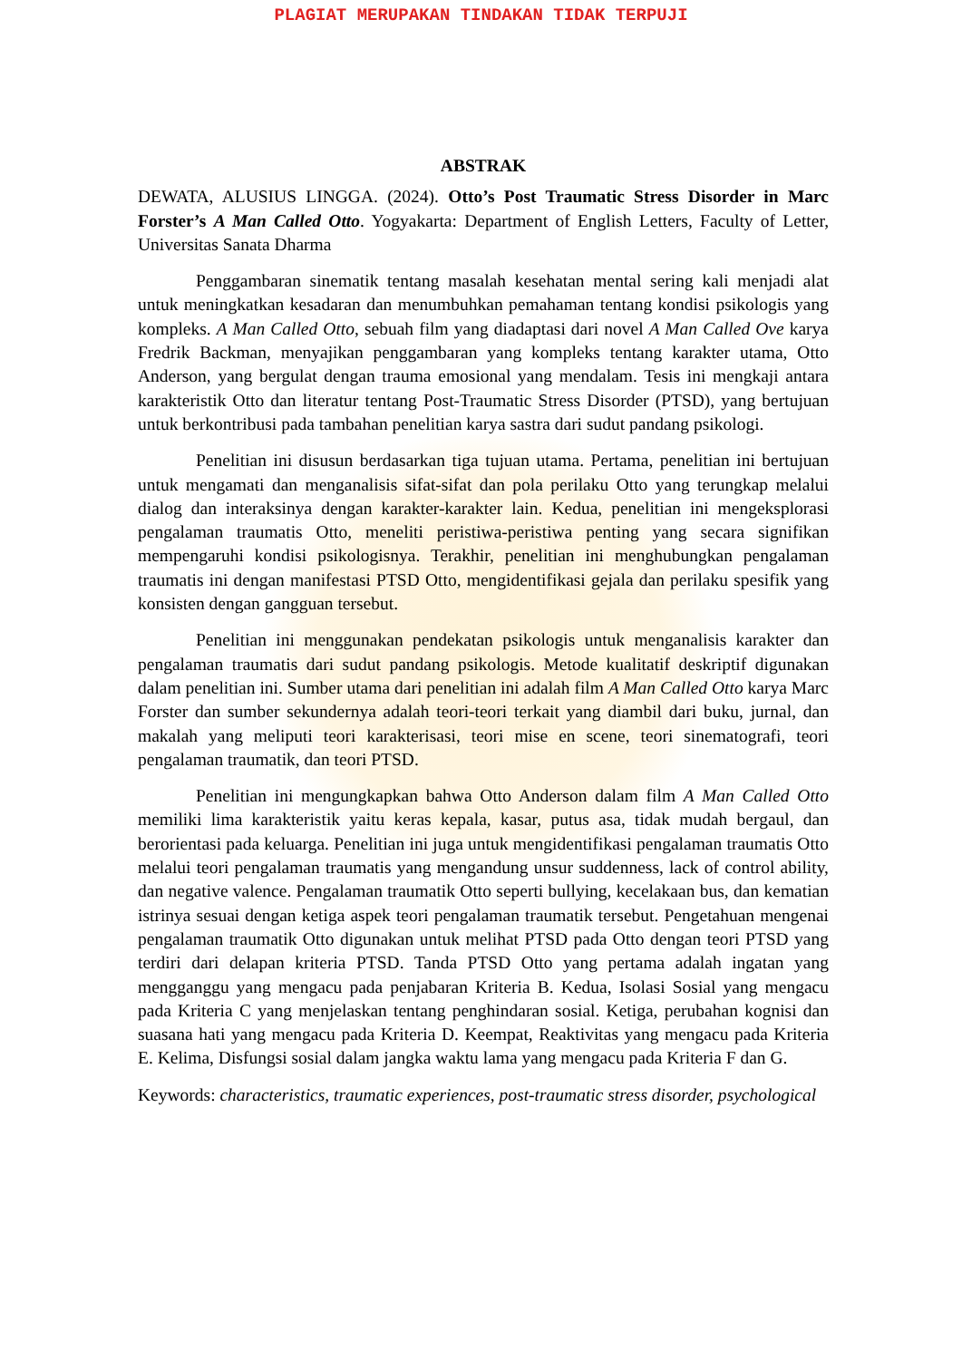PLAGIAT MERUPAKAN TINDAKAN TIDAK TERPUJI
ABSTRAK
DEWATA, ALUSIUS LINGGA. (2024). Otto’s Post Traumatic Stress Disorder in Marc Forster’s A Man Called Otto. Yogyakarta: Department of English Letters, Faculty of Letter, Universitas Sanata Dharma
Penggambaran sinematik tentang masalah kesehatan mental sering kali menjadi alat untuk meningkatkan kesadaran dan menumbuhkan pemahaman tentang kondisi psikologis yang kompleks. A Man Called Otto, sebuah film yang diadaptasi dari novel A Man Called Ove karya Fredrik Backman, menyajikan penggambaran yang kompleks tentang karakter utama, Otto Anderson, yang bergulat dengan trauma emosional yang mendalam. Tesis ini mengkaji antara karakteristik Otto dan literatur tentang Post-Traumatic Stress Disorder (PTSD), yang bertujuan untuk berkontribusi pada tambahan penelitian karya sastra dari sudut pandang psikologi.
Penelitian ini disusun berdasarkan tiga tujuan utama. Pertama, penelitian ini bertujuan untuk mengamati dan menganalisis sifat-sifat dan pola perilaku Otto yang terungkap melalui dialog dan interaksinya dengan karakter-karakter lain. Kedua, penelitian ini mengeksplorasi pengalaman traumatis Otto, meneliti peristiwa-peristiwa penting yang secara signifikan mempengaruhi kondisi psikologisnya. Terakhir, penelitian ini menghubungkan pengalaman traumatis ini dengan manifestasi PTSD Otto, mengidentifikasi gejala dan perilaku spesifik yang konsisten dengan gangguan tersebut.
Penelitian ini menggunakan pendekatan psikologis untuk menganalisis karakter dan pengalaman traumatis dari sudut pandang psikologis. Metode kualitatif deskriptif digunakan dalam penelitian ini. Sumber utama dari penelitian ini adalah film A Man Called Otto karya Marc Forster dan sumber sekundernya adalah teori-teori terkait yang diambil dari buku, jurnal, dan makalah yang meliputi teori karakterisasi, teori mise en scene, teori sinematografi, teori pengalaman traumatik, dan teori PTSD.
Penelitian ini mengungkapkan bahwa Otto Anderson dalam film A Man Called Otto memiliki lima karakteristik yaitu keras kepala, kasar, putus asa, tidak mudah bergaul, dan berorientasi pada keluarga. Penelitian ini juga untuk mengidentifikasi pengalaman traumatis Otto melalui teori pengalaman traumatis yang mengandung unsur suddenness, lack of control ability, dan negative valence. Pengalaman traumatik Otto seperti bullying, kecelakaan bus, dan kematian istrinya sesuai dengan ketiga aspek teori pengalaman traumatik tersebut. Pengetahuan mengenai pengalaman traumatik Otto digunakan untuk melihat PTSD pada Otto dengan teori PTSD yang terdiri dari delapan kriteria PTSD. Tanda PTSD Otto yang pertama adalah ingatan yang mengganggu yang mengacu pada penjabaran Kriteria B. Kedua, Isolasi Sosial yang mengacu pada Kriteria C yang menjelaskan tentang penghindaran sosial. Ketiga, perubahan kognisi dan suasana hati yang mengacu pada Kriteria D. Keempat, Reaktivitas yang mengacu pada Kriteria E. Kelima, Disfungsi sosial dalam jangka waktu lama yang mengacu pada Kriteria F dan G.
Keywords: characteristics, traumatic experiences, post-traumatic stress disorder, psychological